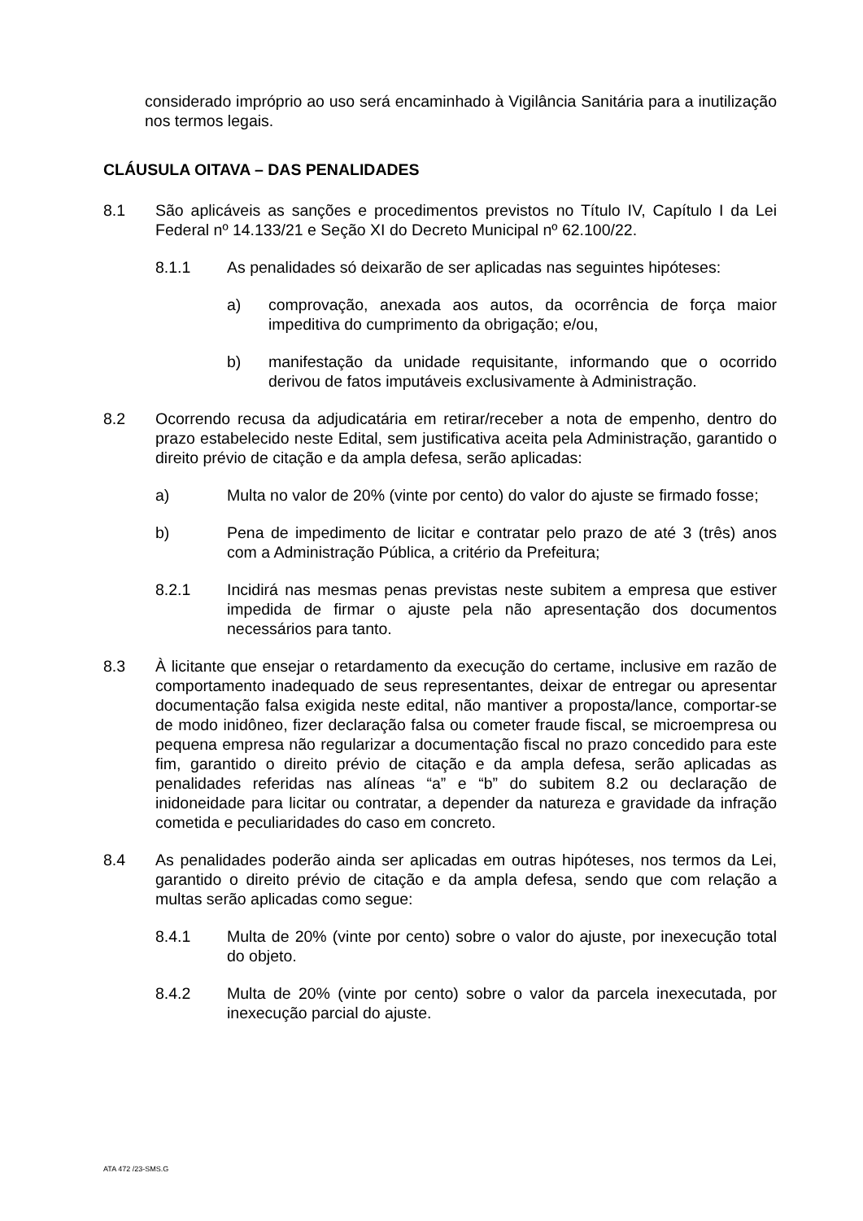considerado impróprio ao uso será encaminhado à Vigilância Sanitária para a inutilização nos termos legais.
CLÁUSULA OITAVA – DAS PENALIDADES
8.1 São aplicáveis as sanções e procedimentos previstos no Título IV, Capítulo I da Lei Federal nº 14.133/21 e Seção XI do Decreto Municipal nº 62.100/22.
8.1.1 As penalidades só deixarão de ser aplicadas nas seguintes hipóteses:
a) comprovação, anexada aos autos, da ocorrência de força maior impeditiva do cumprimento da obrigação; e/ou,
b) manifestação da unidade requisitante, informando que o ocorrido derivou de fatos imputáveis exclusivamente à Administração.
8.2 Ocorrendo recusa da adjudicatária em retirar/receber a nota de empenho, dentro do prazo estabelecido neste Edital, sem justificativa aceita pela Administração, garantido o direito prévio de citação e da ampla defesa, serão aplicadas:
a) Multa no valor de 20% (vinte por cento) do valor do ajuste se firmado fosse;
b) Pena de impedimento de licitar e contratar pelo prazo de até 3 (três) anos com a Administração Pública, a critério da Prefeitura;
8.2.1 Incidirá nas mesmas penas previstas neste subitem a empresa que estiver impedida de firmar o ajuste pela não apresentação dos documentos necessários para tanto.
8.3 À licitante que ensejar o retardamento da execução do certame, inclusive em razão de comportamento inadequado de seus representantes, deixar de entregar ou apresentar documentação falsa exigida neste edital, não mantiver a proposta/lance, comportar-se de modo inidôneo, fizer declaração falsa ou cometer fraude fiscal, se microempresa ou pequena empresa não regularizar a documentação fiscal no prazo concedido para este fim, garantido o direito prévio de citação e da ampla defesa, serão aplicadas as penalidades referidas nas alíneas “a” e “b” do subitem 8.2 ou declaração de inidoneidade para licitar ou contratar, a depender da natureza e gravidade da infração cometida e peculiaridades do caso em concreto.
8.4 As penalidades poderão ainda ser aplicadas em outras hipóteses, nos termos da Lei, garantido o direito prévio de citação e da ampla defesa, sendo que com relação a multas serão aplicadas como segue:
8.4.1 Multa de 20% (vinte por cento) sobre o valor do ajuste, por inexecução total do objeto.
8.4.2 Multa de 20% (vinte por cento) sobre o valor da parcela inexecutada, por inexecução parcial do ajuste.
ATA 472 /23-SMS.G